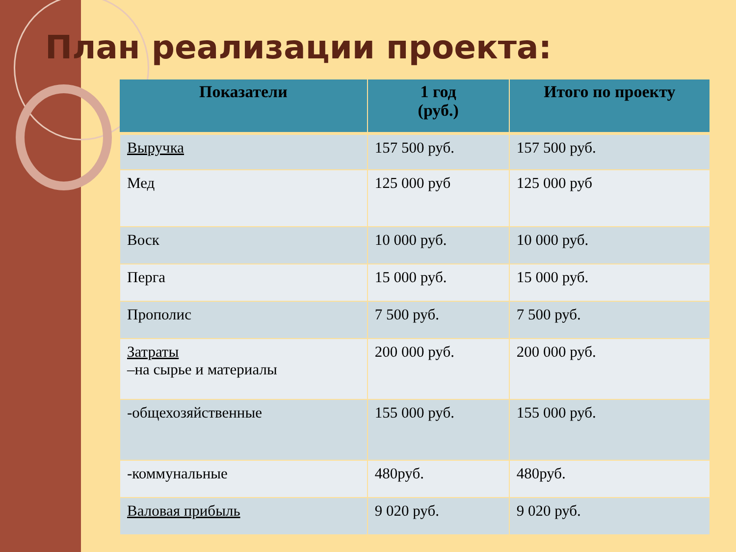План реализации проекта:
| Показатели | 1 год (руб.) | Итого по проекту |
| --- | --- | --- |
| Выручка | 157 500 руб. | 157 500 руб. |
| Мед | 125 000 руб | 125 000 руб |
| Воск | 10 000 руб. | 10 000 руб. |
| Перга | 15 000 руб. | 15 000 руб. |
| Прополис | 7 500 руб. | 7 500 руб. |
| Затраты –на сырье и материалы | 200 000 руб. | 200 000 руб. |
| -общехозяйственные | 155 000 руб. | 155 000 руб. |
| -коммунальные | 480руб. | 480руб. |
| Валовая прибыль | 9 020 руб. | 9 020 руб. |